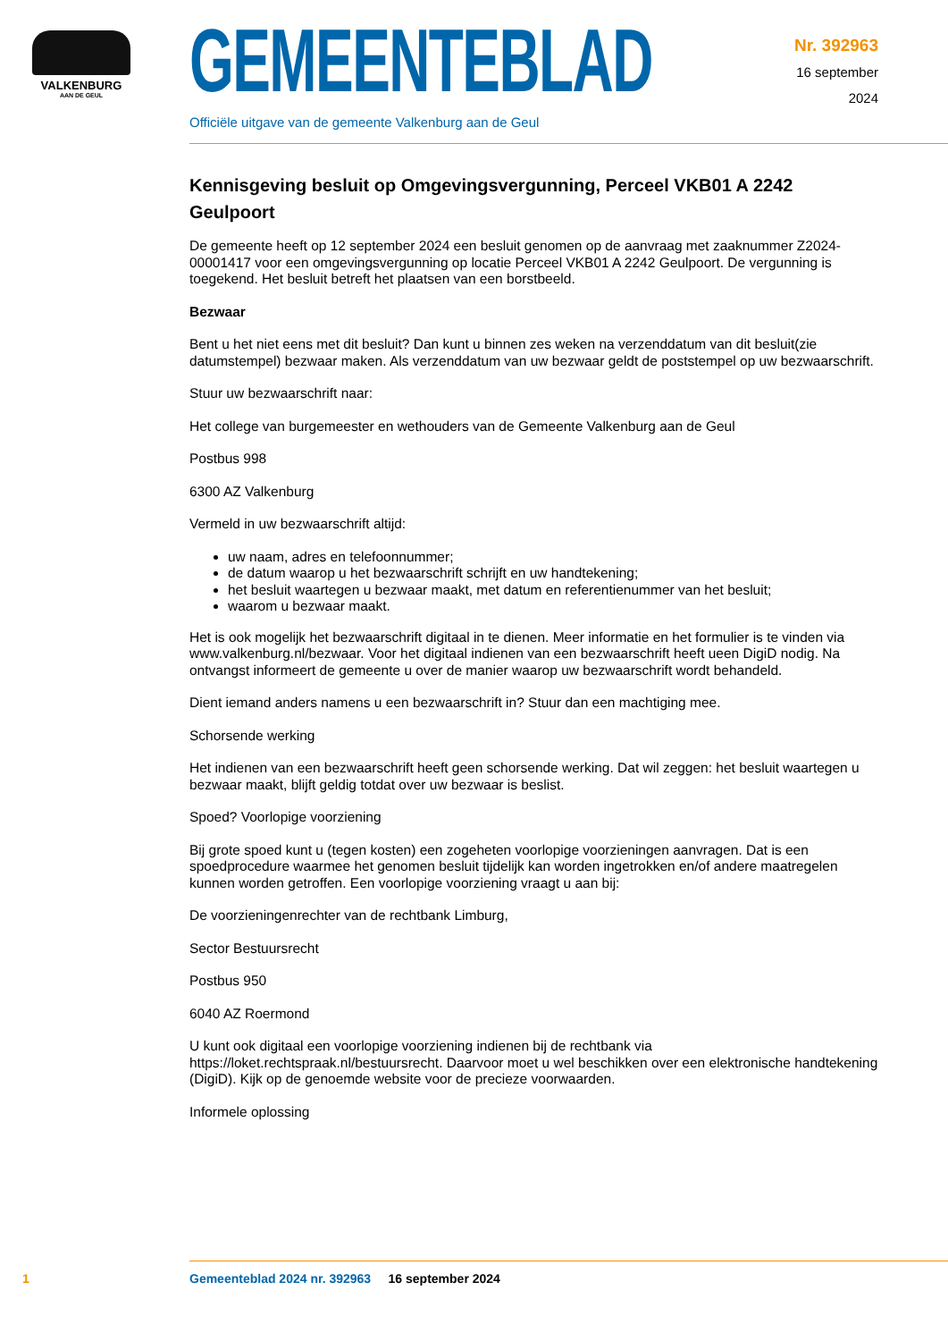VALKENBURG
AAN DE GEUL
GEMEENTEBLAD
Officiële uitgave van de gemeente Valkenburg aan de Geul
Nr. 392963
16 september
2024
Kennisgeving besluit op Omgevingsvergunning, Perceel VKB01 A 2242 Geulpoort
De gemeente heeft op 12 september 2024 een besluit genomen op de aanvraag met zaaknummer Z2024-00001417 voor een omgevingsvergunning op locatie Perceel VKB01 A 2242 Geulpoort. De vergunning is toegekend. Het besluit betreft het plaatsen van een borstbeeld.
Bezwaar
Bent u het niet eens met dit besluit? Dan kunt u binnen zes weken na verzenddatum van dit besluit(zie datumstempel) bezwaar maken. Als verzenddatum van uw bezwaar geldt de poststempel op uw bezwaarschrift.
Stuur uw bezwaarschrift naar:
Het college van burgemeester en wethouders van de Gemeente Valkenburg aan de Geul
Postbus 998
6300 AZ Valkenburg
Vermeld in uw bezwaarschrift altijd:
uw naam, adres en telefoonnummer;
de datum waarop u het bezwaarschrift schrijft en uw handtekening;
het besluit waartegen u bezwaar maakt, met datum en referentienummer van het besluit;
waarom u bezwaar maakt.
Het is ook mogelijk het bezwaarschrift digitaal in te dienen. Meer informatie en het formulier is te vinden via www.valkenburg.nl/bezwaar. Voor het digitaal indienen van een bezwaarschrift heeft ueen DigiD nodig. Na ontvangst informeert de gemeente u over de manier waarop uw bezwaarschrift wordt behandeld.
Dient iemand anders namens u een bezwaarschrift in? Stuur dan een machtiging mee.
Schorsende werking
Het indienen van een bezwaarschrift heeft geen schorsende werking. Dat wil zeggen: het besluit waartegen u bezwaar maakt, blijft geldig totdat over uw bezwaar is beslist.
Spoed? Voorlopige voorziening
Bij grote spoed kunt u (tegen kosten) een zogeheten voorlopige voorzieningen aanvragen. Dat is een spoedprocedure waarmee het genomen besluit tijdelijk kan worden ingetrokken en/of andere maatregelen kunnen worden getroffen. Een voorlopige voorziening vraagt u aan bij:
De voorzieningenrechter van de rechtbank Limburg,
Sector Bestuursrecht
Postbus 950
6040 AZ Roermond
U kunt ook digitaal een voorlopige voorziening indienen bij de rechtbank via https://loket.rechtspraak.nl/bestuursrecht. Daarvoor moet u wel beschikken over een elektronische handtekening (DigiD). Kijk op de genoemde website voor de precieze voorwaarden.
Informele oplossing
1 Gemeenteblad 2024 nr. 392963 16 september 2024